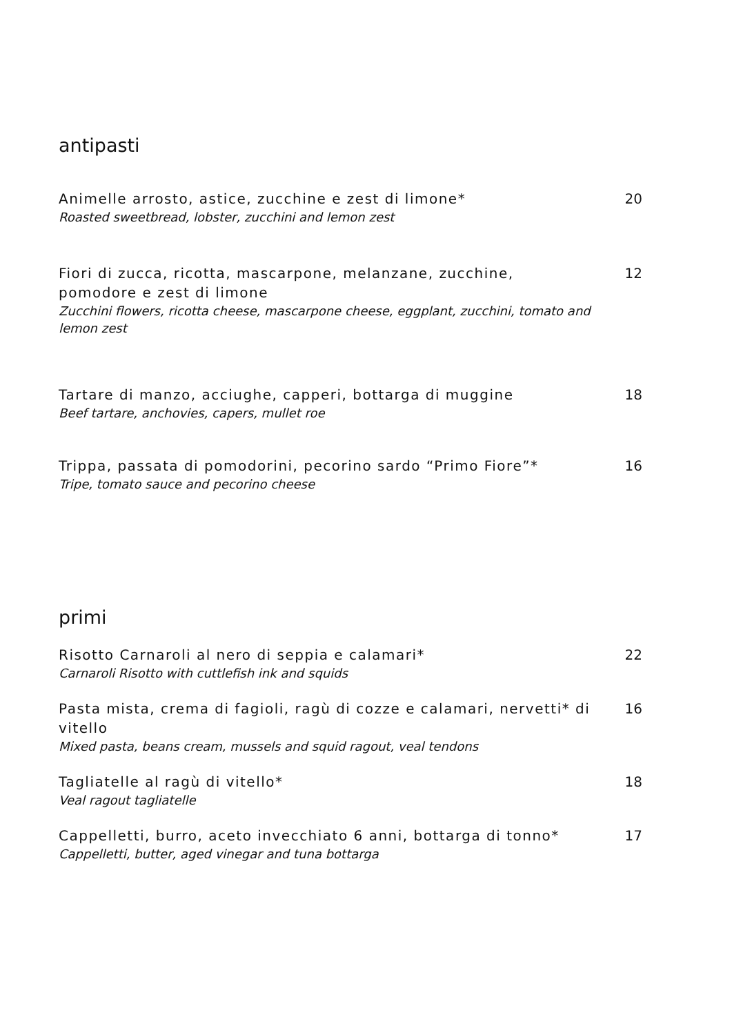antipasti
Animelle arrosto, astice, zucchine e zest di limone*
Roasted sweetbread, lobster, zucchini and lemon zest
20
Fiori di zucca, ricotta, mascarpone, melanzane, zucchine, pomodore e zest di limone
Zucchini flowers, ricotta cheese, mascarpone cheese, eggplant, zucchini, tomato and lemon zest
12
Tartare di manzo, acciughe, capperi, bottarga di muggine
Beef tartare, anchovies, capers, mullet roe
18
Trippa, passata di pomodorini, pecorino sardo “Primo Fiore”*
Tripe, tomato sauce and pecorino cheese
16
primi
Risotto Carnaroli al nero di seppia e calamari*
Carnaroli Risotto with cuttlefish ink and squids
22
Pasta mista, crema di fagioli, ragù di cozze e calamari, nervetti* di vitello
Mixed pasta, beans cream, mussels and squid ragout, veal tendons
16
Tagliatelle al ragù di vitello*
Veal ragout tagliatelle
18
Cappelletti, burro, aceto invecchiato 6 anni, bottarga di tonno*
Cappelletti, butter, aged vinegar and tuna bottarga
17